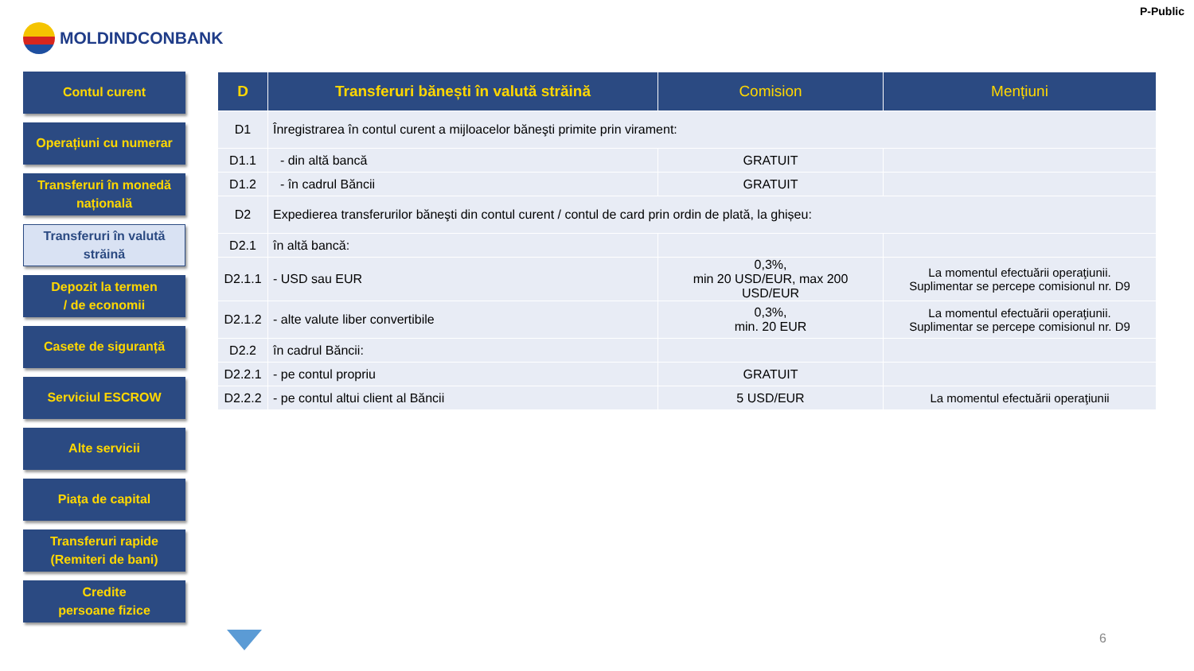P-Public
MOLDINDCONBANK
Contul curent
Operațiuni cu numerar
Transferuri în monedă națională
Transferuri în valută străină
Depozit la termen
/ de economii
Casete de siguranță
Serviciul ESCROW
Alte servicii
Piața de capital
Transferuri rapide
(Remiteri de bani)
Credite
persoane fizice
| D | Transferuri bănești în valută străină | Comision | Mențiuni |
| --- | --- | --- | --- |
| D1 | Înregistrarea în contul curent a mijloacelor băneşti primite prin virament: | | |
| D1.1 | - din altă bancă | GRATUIT | |
| D1.2 | - în cadrul Băncii | GRATUIT | |
| D2 | Expedierea transferurilor băneşti din contul curent / contul de card prin ordin de plată, la ghișeu: | | |
| D2.1 | în altă bancă: | | |
| D2.1.1 | - USD sau EUR | 0,3%, min 20 USD/EUR, max 200 USD/EUR | La momentul efectuării operaţiunii. Suplimentar se percepe comisionul nr. D9 |
| D2.1.2 | - alte valute liber convertibile | 0,3%, min. 20 EUR | La momentul efectuării operaţiunii. Suplimentar se percepe comisionul nr. D9 |
| D2.2 | în cadrul Băncii: | | |
| D2.2.1 | - pe contul propriu | GRATUIT | |
| D2.2.2 | - pe contul altui client al Băncii | 5 USD/EUR | La momentul efectuării operaţiunii |
6